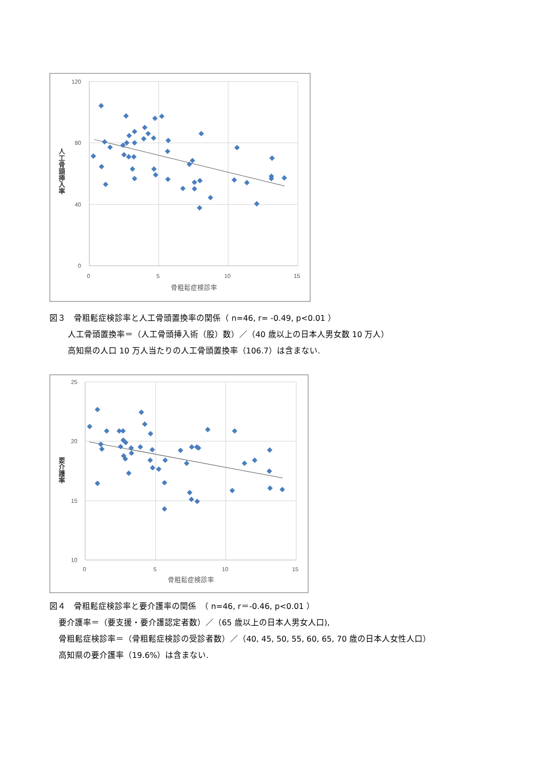120
80
40
0
0
5
10
15
骨粗鬆症検診率
人工骨頭挿入率
図３　骨粗鬆症検診率と人工骨頭置換率の関係（ n=46, r= -0.49, p<0.01 ）
人工骨頭置換率＝（人工骨頭挿入術（股）数）／（40 歳以上の日本人男女数 10 万人）
高知県の人口 10 万人当たりの人工骨頭置換率（106.7）は含まない.
25
20
15
10
0
5
10
15
骨粗鬆症検診率
要介護率
図４　骨粗鬆症検診率と要介護率の関係　（ n=46, r＝-0.46, p<0.01 ）
要介護率＝（要支援・要介護認定者数）／（65 歳以上の日本人男女人口),
骨粗鬆症検診率＝（骨粗鬆症検診の受診者数）／（40, 45, 50, 55, 60, 65, 70 歳の日本人女性人口）
高知県の要介護率（19.6%）は含まない.